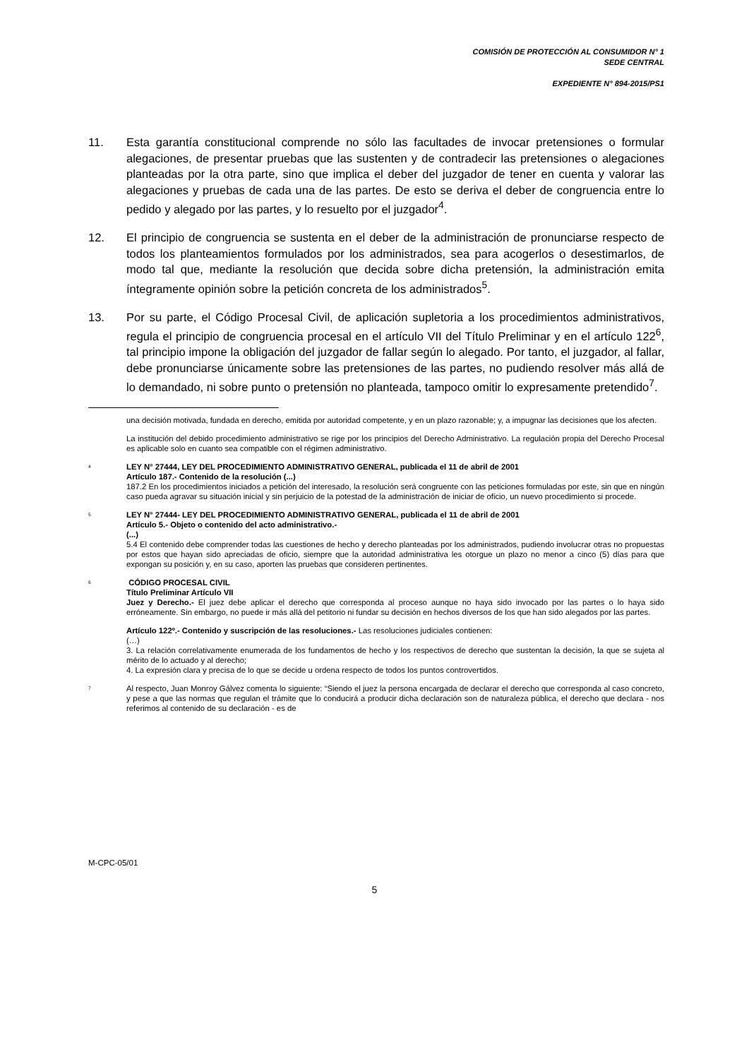COMISIÓN DE PROTECCIÓN AL CONSUMIDOR N° 1
SEDE CENTRAL
EXPEDIENTE N° 894-2015/PS1
11. Esta garantía constitucional comprende no sólo las facultades de invocar pretensiones o formular alegaciones, de presentar pruebas que las sustenten y de contradecir las pretensiones o alegaciones planteadas por la otra parte, sino que implica el deber del juzgador de tener en cuenta y valorar las alegaciones y pruebas de cada una de las partes. De esto se deriva el deber de congruencia entre lo pedido y alegado por las partes, y lo resuelto por el juzgador<sup>4</sup>.
12. El principio de congruencia se sustenta en el deber de la administración de pronunciarse respecto de todos los planteamientos formulados por los administrados, sea para acogerlos o desestimarlos, de modo tal que, mediante la resolución que decida sobre dicha pretensión, la administración emita íntegramente opinión sobre la petición concreta de los administrados<sup>5</sup>.
13. Por su parte, el Código Procesal Civil, de aplicación supletoria a los procedimientos administrativos, regula el principio de congruencia procesal en el artículo VII del Título Preliminar y en el artículo 122<sup>6</sup>, tal principio impone la obligación del juzgador de fallar según lo alegado. Por tanto, el juzgador, al fallar, debe pronunciarse únicamente sobre las pretensiones de las partes, no pudiendo resolver más allá de lo demandado, ni sobre punto o pretensión no planteada, tampoco omitir lo expresamente pretendido<sup>7</sup>.
una decisión motivada, fundada en derecho, emitida por autoridad competente, y en un plazo razonable; y, a impugnar las decisiones que los afecten.
La institución del debido procedimiento administrativo se rige por los principios del Derecho Administrativo. La regulación propia del Derecho Procesal es aplicable solo en cuanto sea compatible con el régimen administrativo.
<sup>4</sup>
LEY N° 27444, LEY DEL PROCEDIMIENTO ADMINISTRATIVO GENERAL, publicada el 11 de abril de 2001
Artículo 187.- Contenido de la resolución (...)
187.2 En los procedimientos iniciados a petición del interesado, la resolución será congruente con las peticiones formuladas por este, sin que en ningún caso pueda agravar su situación inicial y sin perjuicio de la potestad de la administración de iniciar de oficio, un nuevo procedimiento si procede.
<sup>5</sup>
LEY N° 27444- LEY DEL PROCEDIMIENTO ADMINISTRATIVO GENERAL, publicada el 11 de abril de 2001
Artículo 5.- Objeto o contenido del acto administrativo.-
(...)
5.4 El contenido debe comprender todas las cuestiones de hecho y derecho planteadas por los administrados, pudiendo involucrar otras no propuestas por estos que hayan sido apreciadas de oficio, siempre que la autoridad administrativa les otorgue un plazo no menor a cinco (5) días para que expongan su posición y, en su caso, aporten las pruebas que consideren pertinentes.
<sup>6</sup>
CÓDIGO PROCESAL CIVIL
Título Preliminar Artículo VII
Juez y Derecho.- El juez debe aplicar el derecho que corresponda al proceso aunque no haya sido invocado por las partes o lo haya sido erróneamente. Sin embargo, no puede ir más allá del petitorio ni fundar su decisión en hechos diversos de los que han sido alegados por las partes.
Artículo 122º.- Contenido y suscripción de las resoluciones.- Las resoluciones judiciales contienen:
(…)
3. La relación correlativamente enumerada de los fundamentos de hecho y los respectivos de derecho que sustentan la decisión, la que se sujeta al mérito de lo actuado y al derecho;
4. La expresión clara y precisa de lo que se decide u ordena respecto de todos los puntos controvertidos.
<sup>7</sup>
Al respecto, Juan Monroy Gálvez comenta lo siguiente: “Siendo el juez la persona encargada de declarar el derecho que corresponda al caso concreto, y pese a que las normas que regulan el trámite que lo conducirá a producir dicha declaración son de naturaleza pública, el derecho que declara - nos referimos al contenido de su declaración - es de
M-CPC-05/01
5